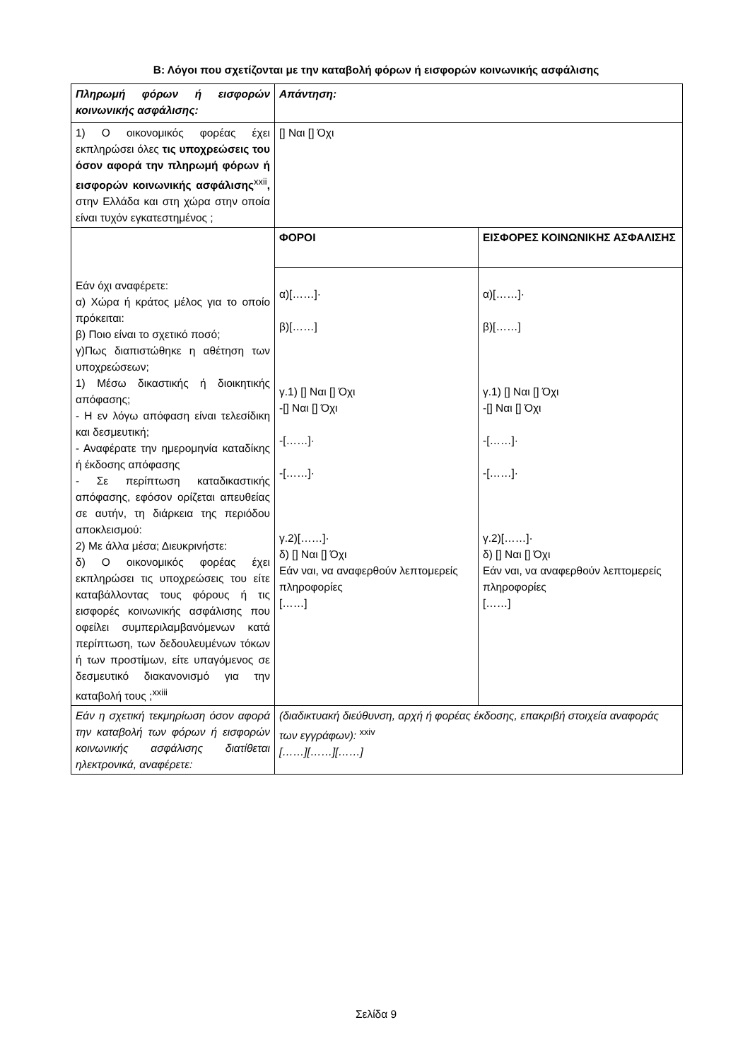Β: Λόγοι που σχετίζονται με την καταβολή φόρων ή εισφορών κοινωνικής ασφάλισης
| Πληρωμή φόρων ή εισφορών κοινωνικής ασφάλισης: | Απάντηση: | |
| 1) Ο οικονομικός φορέας έχει εκπληρώσει όλες τις υποχρεώσεις του όσον αφορά την πληρωμή φόρων ή εισφορών κοινωνικής ασφάλισης<sup>xxii</sup> , στην Ελλάδα και στη χώρα στην οποία είναι τυχόν εγκατεστημένος ; | [] Ναι [] Όχι | |
| Εάν όχι αναφέρετε: α) Χώρα ή κράτος μέλος για το οποίο πρόκειται: β) Ποιο είναι το σχετικό ποσό; γ)Πως διαπιστώθηκε η αθέτηση των υποχρεώσεων; 1) Μέσω δικαστικής ή διοικητικής απόφασης; - Η εν λόγω απόφαση είναι τελεσίδικη και δεσμευτική; - Αναφέρατε την ημερομηνία καταδίκης ή έκδοσης απόφασης - Σε περίπτωση καταδικαστικής απόφασης, εφόσον ορίζεται απευθείας σε αυτήν, τη διάρκεια της περιόδου αποκλεισμού: 2) Με άλλα μέσα; Διευκρινήστε: δ) Ο οικονομικός φορέας έχει εκπληρώσει τις υποχρεώσεις του είτε καταβάλλοντας τους φόρους ή τις εισφορές κοινωνικής ασφάλισης που οφείλει συμπεριλαμβανόμενων κατά περίπτωση, των δεδουλευμένων τόκων ή των προστίμων, είτε υπαγόμενος σε δεσμευτικό διακανονισμό για την καταβολή τους ;<sup>xxiii</sup> | ΦΟΡΟΙ | ΕΙΣΦΟΡΕΣ ΚΟΙΝΩΝΙΚΗΣ ΑΣΦΑΛΙΣΗΣ |
| | α)[……]· β)[……] γ.1) [] Ναι [] Όχι -[] Ναι [] Όχι -[……]· -[……]· γ.2)[……]· δ) [] Ναι [] Όχι Εάν ναι, να αναφερθούν λεπτομερείς πληροφορίες [……] | α)[……]· β)[……] γ.1) [] Ναι [] Όχι -[] Ναι [] Όχι -[……]· -[……]· γ.2)[……]· δ) [] Ναι [] Όχι Εάν ναι, να αναφερθούν λεπτομερείς πληροφορίες [……] |
| Εάν η σχετική τεκμηρίωση όσον αφορά την καταβολή των φόρων ή εισφορών κοινωνικής ασφάλισης διατίθεται ηλεκτρονικά, αναφέρετε: | (διαδικτυακή διεύθυνση, αρχή ή φορέας έκδοσης, επακριβή στοιχεία αναφοράς των εγγράφων): <sup>xxiv</sup> [……][……][……] | |
Σελίδα 9